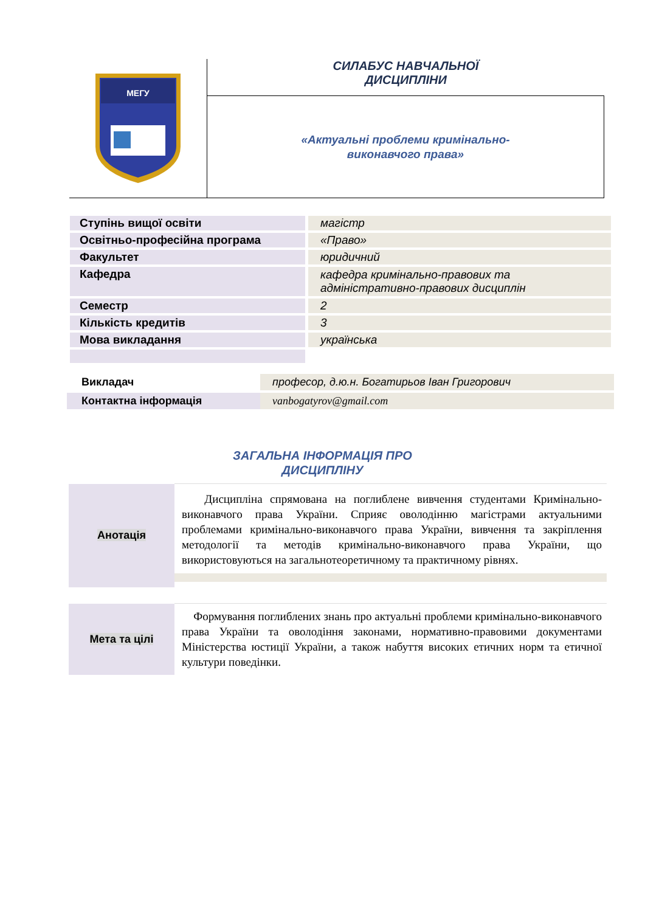МЕГУ
СИЛАБУС НАВЧАЛЬНОЇ
ДИСЦИПЛІНИ
«Актуальні проблеми кримінально-
виконавчого права»
| Ступінь вищої освіти | магістр |
| Освітньо-професійна програма | «Право» |
| Факультет | юридичний |
| Кафедра | кафедра кримінально-правових та адміністративно-правових дисциплін |
| Семестр | 2 |
| Кількість кредитів | 3 |
| Мова викладання | українська |
| Викладач | професор, д.ю.н. Богатирьов Іван Григорович |
| Контактна інформація | vanbogatyrov@gmail.com |
ЗАГАЛЬНА ІНФОРМАЦІЯ ПРО
ДИСЦИПЛІНУ
| Анотація | Дисципліна спрямована на поглиблене вивчення студентами Кримінально-виконавчого права України. Сприяє оволодінню магістрами актуальними проблемами кримінально-виконавчого права України, вивчення та закріплення методології та методів кримінально-виконавчого права України, що використовуються на загальнотеоретичному та практичному рівнях. |
| Мета та цілі | Формування поглиблених знань про актуальні проблеми кримінально-виконавчого права України та оволодіння законами, нормативно-правовими документами Міністерства юстиції України, а також набуття високих етичних норм та етичної культури поведінки. |